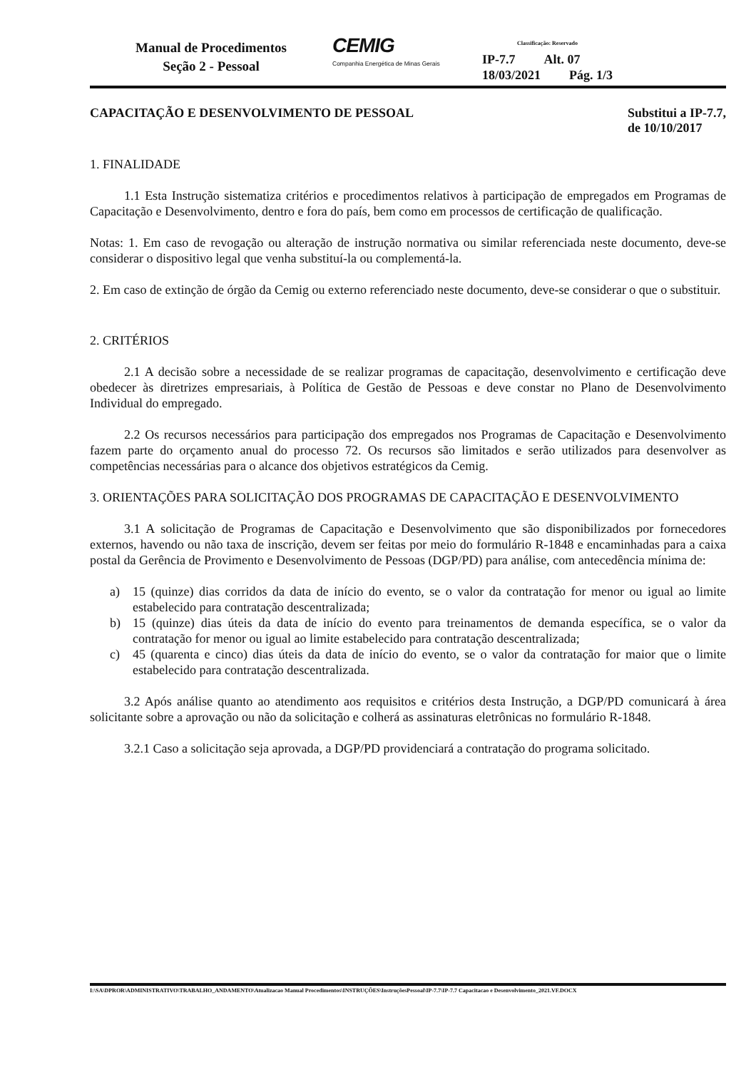Manual de Procedimentos
Seção 2 - Pessoal
CEMIG
Companhia Energética de Minas Gerais
Classificação: Reservado
IP-7.7 Alt. 07
18/03/2021 Pág. 1/3
CAPACITAÇÃO E DESENVOLVIMENTO DE PESSOAL Substitui a IP-7.7,
de 10/10/2017
1. FINALIDADE
1.1 Esta Instrução sistematiza critérios e procedimentos relativos à participação de empregados em Programas de Capacitação e Desenvolvimento, dentro e fora do país, bem como em processos de certificação de qualificação.
Notas: 1. Em caso de revogação ou alteração de instrução normativa ou similar referenciada neste documento, deve-se considerar o dispositivo legal que venha substituí-la ou complementá-la.
2. Em caso de extinção de órgão da Cemig ou externo referenciado neste documento, deve-se considerar o que o substituir.
2. CRITÉRIOS
2.1 A decisão sobre a necessidade de se realizar programas de capacitação, desenvolvimento e certificação deve obedecer às diretrizes empresariais, à Política de Gestão de Pessoas e deve constar no Plano de Desenvolvimento Individual do empregado.
2.2 Os recursos necessários para participação dos empregados nos Programas de Capacitação e Desenvolvimento fazem parte do orçamento anual do processo 72. Os recursos são limitados e serão utilizados para desenvolver as competências necessárias para o alcance dos objetivos estratégicos da Cemig.
3. ORIENTAÇÕES PARA SOLICITAÇÃO DOS PROGRAMAS DE CAPACITAÇÃO E DESENVOLVIMENTO
3.1 A solicitação de Programas de Capacitação e Desenvolvimento que são disponibilizados por fornecedores externos, havendo ou não taxa de inscrição, devem ser feitas por meio do formulário R-1848 e encaminhadas para a caixa postal da Gerência de Provimento e Desenvolvimento de Pessoas (DGP/PD) para análise, com antecedência mínima de:
a) 15 (quinze) dias corridos da data de início do evento, se o valor da contratação for menor ou igual ao limite estabelecido para contratação descentralizada;
b) 15 (quinze) dias úteis da data de início do evento para treinamentos de demanda específica, se o valor da contratação for menor ou igual ao limite estabelecido para contratação descentralizada;
c) 45 (quarenta e cinco) dias úteis da data de início do evento, se o valor da contratação for maior que o limite estabelecido para contratação descentralizada.
3.2 Após análise quanto ao atendimento aos requisitos e critérios desta Instrução, a DGP/PD comunicará à área solicitante sobre a aprovação ou não da solicitação e colherá as assinaturas eletrônicas no formulário R-1848.
3.2.1 Caso a solicitação seja aprovada, a DGP/PD providenciará a contratação do programa solicitado.
I:\SA\DPROR\ADMINISTRATIVO\TRABALHO_ANDAMENTO\Atualizacao Manual Procedimentos\INSTRUÇÕES\InstruçõesPessoal\IP-7.7\IP-7.7 Capacitacao e Desenvolvimento_2021.VF.DOCX